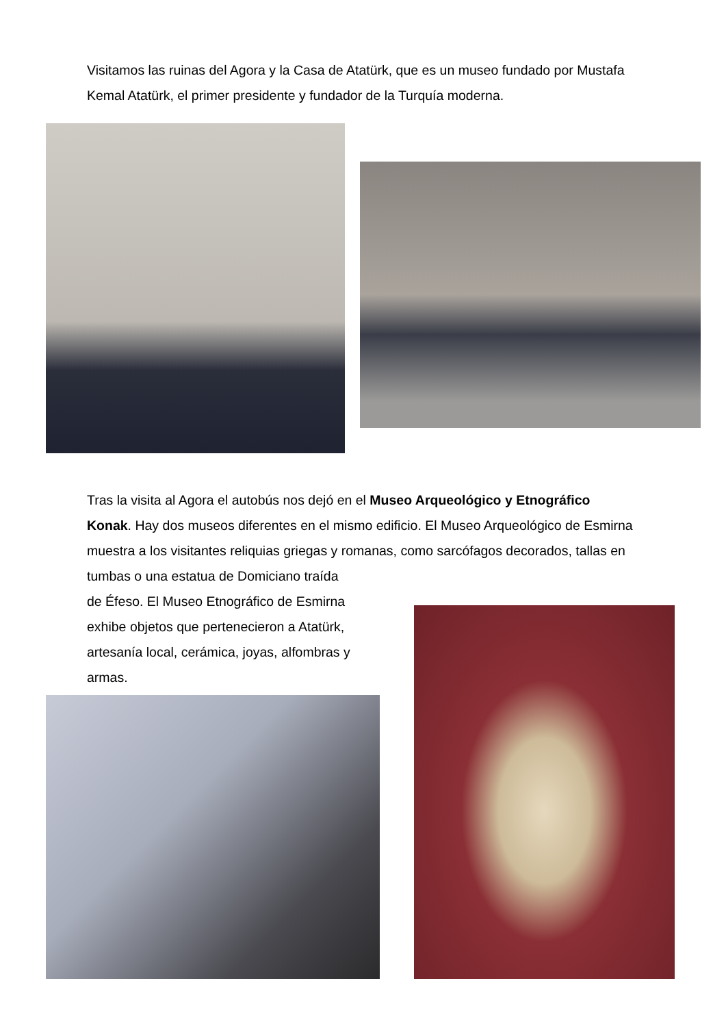Visitamos las ruinas del Agora y la Casa de Atatürk, que es un museo fundado por Mustafa Kemal Atatürk, el primer presidente y fundador de la Turquía moderna.
Tras la visita al Agora el autobús nos dejó en el Museo Arqueológico y Etnográfico Konak. Hay dos museos diferentes en el mismo edificio. El Museo Arqueológico de Esmirna muestra a los visitantes reliquias griegas y romanas, como sarcófagos decorados, tallas en tumbas o una estatua de Domiciano traída
de Éfeso. El Museo Etnográfico de Esmirna
exhibe objetos que pertenecieron a Atatürk,
artesanía local, cerámica, joyas, alfombras y
armas.